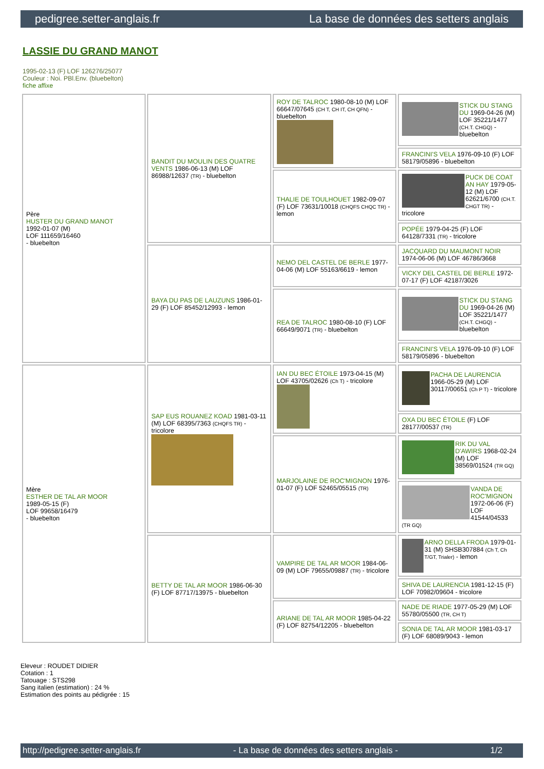pedigree.setter-anglais.fr La base de données des setters anglais
LASSIE DU GRAND MANOT
1995-02-13 (F) LOF 126276/25077
Couleur : Noi. PBl.Env. (bluebelton)
fiche affixe
| Père HUSTER DU GRAND MANOT 1992-01-07 (M) LOF 111659/16460 - bluebelton | BANDIT DU MOULIN DES QUATRE VENTS 1986-06-13 (M) LOF 86988/12637 (TR) - bluebelton | ROY DE TALROC 1980-08-10 (M) LOF 66647/07645 (CH T, CH IT, CH QFN) - bluebelton | STICK DU STANG DU 1969-04-26 (M) LOF 35221/1477 (CH.T. CHGQ) - bluebelton |
| | | | FRANCINI'S VELA 1976-09-10 (F) LOF 58179/05896 - bluebelton |
| | | THALIE DE TOULHOUET 1982-09-07 (F) LOF 73631/10018 (CHQFS CHQC TR) - lemon | PUCK DE COAT AN HAY 1979-05-12 (M) LOF 62621/6700 (CH.T. CHGT TR) - tricolore |
| | | | POPÉE 1979-04-25 (F) LOF 64128/7331 (TR) - tricolore |
| | BAYA DU PAS DE LAUZUNS 1986-01-29 (F) LOF 85452/12993 - lemon | NEMO DEL CASTEL DE BERLE 1977-04-06 (M) LOF 55163/6619 - lemon | JACQUARD DU MAUMONT NOIR 1974-06-06 (M) LOF 46786/3668 |
| | | | VICKY DEL CASTEL DE BERLE 1972-07-17 (F) LOF 42187/3026 |
| | | REA DE TALROC 1980-08-10 (F) LOF 66649/9071 (TR) - bluebelton | STICK DU STANG DU 1969-04-26 (M) LOF 35221/1477 (CH.T. CHGQ) - bluebelton |
| | | | FRANCINI'S VELA 1976-09-10 (F) LOF 58179/05896 - bluebelton |
| Mère ESTHER DE TAL AR MOOR 1989-05-15 (F) LOF 99658/16479 - bluebelton | SAP EUS ROUANEZ KOAD 1981-03-11 (M) LOF 68395/7363 (CHQFS TR) - tricolore | IAN DU BEC ÉTOILE 1973-04-15 (M) LOF 43705/02626 (Ch T) - tricolore | PACHA DE LAURENCIA 1966-05-29 (M) LOF 30117/00651 (Ch P T) - tricolore |
| | | | OXA DU BEC ÉTOILE (F) LOF 28177/00537 (TR) |
| | | MARJOLAINE DE ROC'MIGNON 1976-01-07 (F) LOF 52465/05515 (TR) | RIK DU VAL D'AWIRS 1968-02-24 (M) LOF 38569/01524 (TR GQ) |
| | | | VANDA DE ROC'MIGNON 1972-06-06 (F) LOF 41544/04533 (TR GQ) |
| | BETTY DE TAL AR MOOR 1986-06-30 (F) LOF 87717/13975 - bluebelton | VAMPIRE DE TAL AR MOOR 1984-06-09 (M) LOF 79655/09887 (TR) - tricolore | ARNO DELLA FRODA 1979-01-31 (M) SHSB307884 (Ch T, Ch T/GT, Trialer) - lemon |
| | | | SHIVA DE LAURENCIA 1981-12-15 (F) LOF 70982/09604 - tricolore |
| | | ARIANE DE TAL AR MOOR 1985-04-22 (F) LOF 82754/12205 - bluebelton | NADE DE RIADE 1977-05-29 (M) LOF 55780/05500 (TR, CH T) |
| | | | SONIA DE TAL AR MOOR 1981-03-17 (F) LOF 68089/9043 - lemon |
Eleveur : ROUDET DIDIER
Cotation : 1
Tatouage : STS298
Sang italien (estimation) : 24 %
Estimation des points au pédigrée : 15
http://pedigree.setter-anglais.fr - La base de données des setters anglais - 1/2